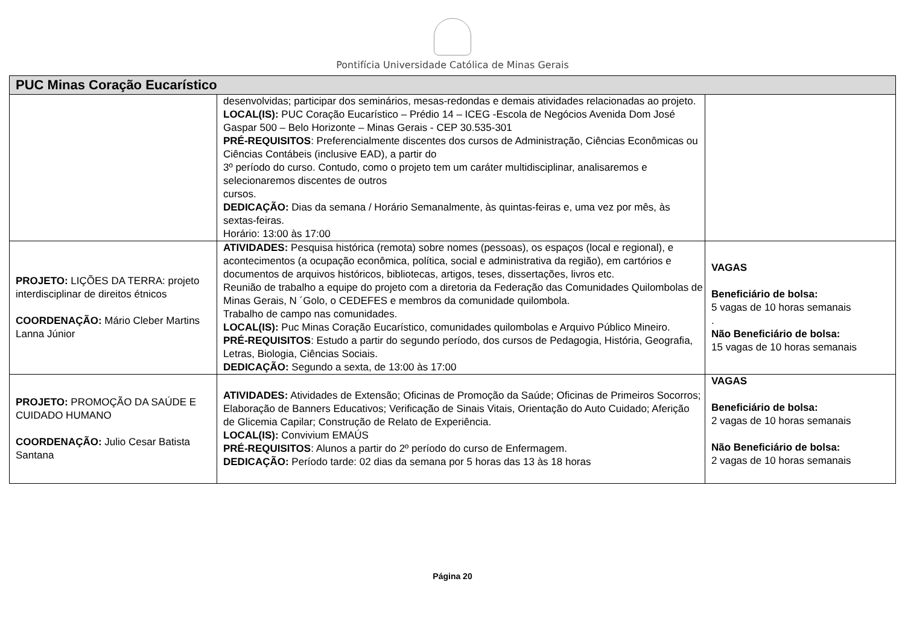Pontifícia Universidade Católica de Minas Gerais
| PUC Minas Coração Eucarístico | | |
| --- | --- | --- |
| | desenvolvidas; participar dos seminários, mesas-redondas e demais atividades relacionadas ao projeto. LOCAL(IS): PUC Coração Eucarístico – Prédio 14 – ICEG -Escola de Negócios Avenida Dom José Gaspar 500 – Belo Horizonte – Minas Gerais - CEP 30.535-301 PRÉ-REQUISITOS : Preferencialmente discentes dos cursos de Administração, Ciências Econômicas ou Ciências Contábeis (inclusive EAD), a partir do 3º período do curso. Contudo, como o projeto tem um caráter multidisciplinar, analisaremos e selecionaremos discentes de outros cursos. DEDICAÇÃO: Dias da semana / Horário Semanalmente, às quintas-feiras e, uma vez por mês, às sextas-feiras. Horário: 13:00 às 17:00 | |
| PROJETO: LIÇÕES DA TERRA: projeto interdisciplinar de direitos étnicos COORDENAÇÃO: Mário Cleber Martins Lanna Júnior | ATIVIDADES: Pesquisa histórica (remota) sobre nomes (pessoas), os espaços (local e regional), e acontecimentos (a ocupação econômica, política, social e administrativa da região), em cartórios e documentos de arquivos históricos, bibliotecas, artigos, teses, dissertações, livros etc. Reunião de trabalho a equipe do projeto com a diretoria da Federação das Comunidades Quilombolas de Minas Gerais, N ´Golo, o CEDEFES e membros da comunidade quilombola. Trabalho de campo nas comunidades. LOCAL(IS): Puc Minas Coração Eucarístico, comunidades quilombolas e Arquivo Público Mineiro. PRÉ-REQUISITOS : Estudo a partir do segundo período, dos cursos de Pedagogia, História, Geografia, Letras, Biologia, Ciências Sociais. DEDICAÇÃO: Segundo a sexta, de 13:00 às 17:00 | VAGAS Beneficiário de bolsa: 5 vagas de 10 horas semanais . Não Beneficiário de bolsa: 15 vagas de 10 horas semanais |
| PROJETO: PROMOÇÃO DA SAÚDE E CUIDADO HUMANO COORDENAÇÃO: Julio Cesar Batista Santana | ATIVIDADES: Atividades de Extensão; Oficinas de Promoção da Saúde; Oficinas de Primeiros Socorros; Elaboração de Banners Educativos; Verificação de Sinais Vitais, Orientação do Auto Cuidado; Aferição de Glicemia Capilar; Construção de Relato de Experiência. LOCAL(IS): Convivium EMAÚS PRÉ-REQUISITOS : Alunos a partir do 2º período do curso de Enfermagem. DEDICAÇÃO: Período tarde: 02 dias da semana por 5 horas das 13 às 18 horas | VAGAS Beneficiário de bolsa: 2 vagas de 10 horas semanais Não Beneficiário de bolsa: 2 vagas de 10 horas semanais |
Página 20